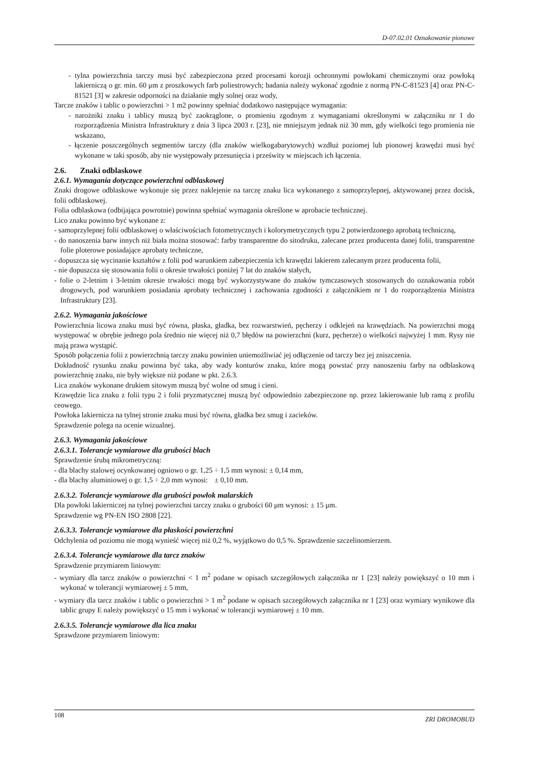D-07.02.01 Oznakowanie pionowe
- tylna powierzchnia tarczy musi być zabezpieczona przed procesami korozji ochronnymi powłokami chemicznymi oraz powłoką lakierniczą o gr. min. 60 μm z proszkowych farb poliestrowych; badania należy wykonać zgodnie z normą PN-C-81523 [4] oraz PN-C-81521 [3] w zakresie odporności na działanie mgły solnej oraz wody,
Tarcze znaków i tablic o powierzchni > 1 m2 powinny spełniać dodatkowo następujące wymagania:
- narożniki znaku i tablicy muszą być zaokrąglone, o promieniu zgodnym z wymaganiami określonymi w załączniku nr 1 do rozporządzenia Ministra Infrastruktury z dnia 3 lipca 2003 r. [23], nie mniejszym jednak niż 30 mm, gdy wielkości tego promienia nie wskazano,
- łączenie poszczególnych segmentów tarczy (dla znaków wielkogabarytowych) wzdłuż poziomej lub pionowej krawędzi musi być wykonane w taki sposób, aby nie występowały przesunięcia i prześwity w miejscach ich łączenia.
2.6. Znaki odblaskowe
2.6.1. Wymagania dotyczące powierzchni odblaskowej
Znaki drogowe odblaskowe wykonuje się przez naklejenie na tarczę znaku lica wykonanego z samoprzylepnej, aktywowanej przez docisk, folii odblaskowej.
Folia odblaskowa (odbijająca powrotnie) powinna spełniać wymagania określone w aprobacie technicznej.
Lico znaku powinno być wykonane z:
- samoprzylepnej folii odblaskowej o właściwościach fotometrycznych i kolorymetrycznych typu 2 potwierdzonego aprobatą techniczną,
- do nanoszenia barw innych niż biała można stosować: farby transparentne do sitodruku, zalecane przez producenta danej folii, transparentne folie ploterowe posiadające aprobaty techniczne,
- dopuszcza się wycinanie kształtów z folii pod warunkiem zabezpieczenia ich krawędzi lakierem zalecanym przez producenta folii,
- nie dopuszcza się stosowania folii o okresie trwałości poniżej 7 lat do znaków stałych,
- folie o 2-letnim i 3-letnim okresie trwałości mogą być wykorzystywane do znaków tymczasowych stosowanych do oznakowania robót drogowych, pod warunkiem posiadania aprobaty technicznej i zachowania zgodności z załącznikiem nr 1 do rozporządzenia Ministra Infrastruktury [23].
2.6.2. Wymagania jakościowe
Powierzchnia licowa znaku musi być równa, płaska, gładka, bez rozwarstwień, pęcherzy i odklejeń na krawędziach. Na powierzchni mogą występować w obrębie jednego pola średnio nie więcej niż 0,7 błędów na powierzchni (kurz, pęcherze) o wielkości najwyżej 1 mm. Rysy nie mają prawa wystąpić.
Sposób połączenia folii z powierzchnią tarczy znaku powinien uniemożliwiać jej odłączenie od tarczy bez jej zniszczenia.
Dokładność rysunku znaku powinna być taka, aby wady konturów znaku, które mogą powstać przy nanoszeniu farby na odblaskową powierzchnię znaku, nie były większe niż podane w pkt. 2.6.3.
Lica znaków wykonane drukiem sitowym muszą być wolne od smug i cieni.
Krawędzie lica znaku z folii typu 2 i folii pryzmatycznej muszą być odpowiednio zabezpieczone np. przez lakierowanie lub ramą z profilu ceowego.
Powłoka lakiernicza na tylnej stronie znaku musi być równa, gładka bez smug i zacieków.
Sprawdzenie polega na ocenie wizualnej.
2.6.3. Wymagania jakościowe
2.6.3.1. Tolerancje wymiarowe dla grubości blach
Sprawdzenie śrubą mikrometryczną:
- dla blachy stalowej ocynkowanej ogniowo o gr. 1,25 ÷ 1,5 mm wynosi: ± 0,14 mm,
- dla blachy aluminiowej o gr. 1,5 ÷ 2,0 mm wynosi: ± 0,10 mm.
2.6.3.2. Tolerancje wymiarowe dla grubości powłok malarskich
Dla powłoki lakierniczej na tylnej powierzchni tarczy znaku o grubości 60 μm wynosi: ± 15 μm.
Sprawdzenie wg PN-EN ISO 2808 [22].
2.6.3.3. Tolerancje wymiarowe dla płaskości powierzchni
Odchylenia od poziomu nie mogą wynieść więcej niż 0,2 %, wyjątkowo do 0,5 %. Sprawdzenie szczelinomierzem.
2.6.3.4. Tolerancje wymiarowe dla tarcz znaków
Sprawdzenie przymiarem liniowym:
- wymiary dla tarcz znaków o powierzchni < 1 m<sup>2</sup> podane w opisach szczegółowych załącznika nr 1 [23] należy powiększyć o 10 mm i wykonać w tolerancji wymiarowej ± 5 mm,
- wymiary dla tarcz znaków i tablic o powierzchni > 1 m<sup>2</sup> podane w opisach szczegółowych załącznika nr 1 [23] oraz wymiary wynikowe dla tablic grupy E należy powiększyć o 15 mm i wykonać w tolerancji wymiarowej ± 10 mm.
2.6.3.5. Tolerancje wymiarowe dla lica znaku
Sprawdzone przymiarem liniowym:
108 ZRI DROMOBUD